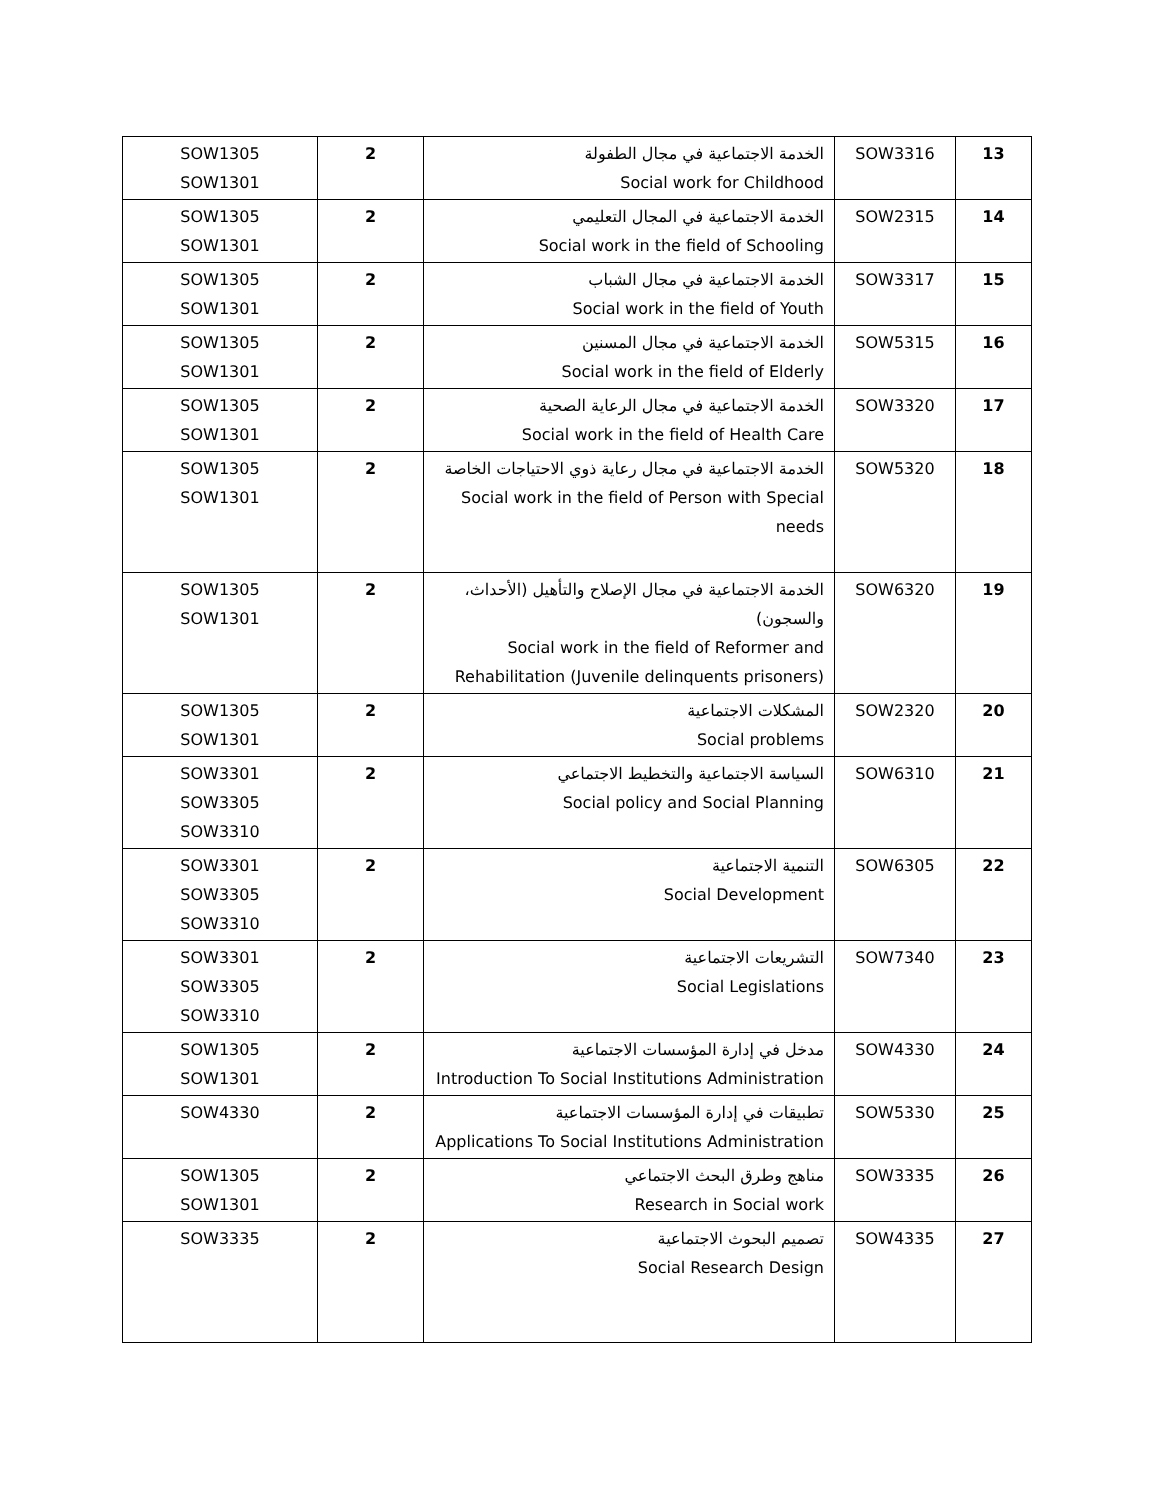| 13 | SOW3316 | الخدمة الاجتماعية في مجال الطفولة Social work for Childhood | 2 | SOW1305 SOW1301 |
| 14 | SOW2315 | الخدمة الاجتماعية في المجال التعليمي Social work in the field of Schooling | 2 | SOW1305 SOW1301 |
| 15 | SOW3317 | الخدمة الاجتماعية في مجال الشباب Social work in the field of Youth | 2 | SOW1305 SOW1301 |
| 16 | SOW5315 | الخدمة الاجتماعية في مجال المسنين Social work in the field of Elderly | 2 | SOW1305 SOW1301 |
| 17 | SOW3320 | الخدمة الاجتماعية في مجال الرعاية الصحية Social work in the field of Health Care | 2 | SOW1305 SOW1301 |
| 18 | SOW5320 | الخدمة الاجتماعية في مجال رعاية ذوي الاحتياجات الخاصة Social work in the field of Person with Special needs | 2 | SOW1305 SOW1301 |
| 19 | SOW6320 | الخدمة الاجتماعية في مجال الإصلاح والتأهيل (الأحداث، والسجون) Social work in the field of Reformer and Rehabilitation (Juvenile delinquents prisoners) | 2 | SOW1305 SOW1301 |
| 20 | SOW2320 | المشكلات الاجتماعية Social problems | 2 | SOW1305 SOW1301 |
| 21 | SOW6310 | السياسة الاجتماعية والتخطيط الاجتماعي Social policy and Social Planning | 2 | SOW3301 SOW3305 SOW3310 |
| 22 | SOW6305 | التنمية الاجتماعية Social Development | 2 | SOW3301 SOW3305 SOW3310 |
| 23 | SOW7340 | التشريعات الاجتماعية Social Legislations | 2 | SOW3301 SOW3305 SOW3310 |
| 24 | SOW4330 | مدخل في إدارة المؤسسات الاجتماعية Introduction To Social Institutions Administration | 2 | SOW1305 SOW1301 |
| 25 | SOW5330 | تطبيقات في إدارة المؤسسات الاجتماعية Applications To Social Institutions Administration | 2 | SOW4330 |
| 26 | SOW3335 | مناهج وطرق البحث الاجتماعي Research in Social work | 2 | SOW1305 SOW1301 |
| 27 | SOW4335 | تصميم البحوث الاجتماعية Social Research Design | 2 | SOW3335 |